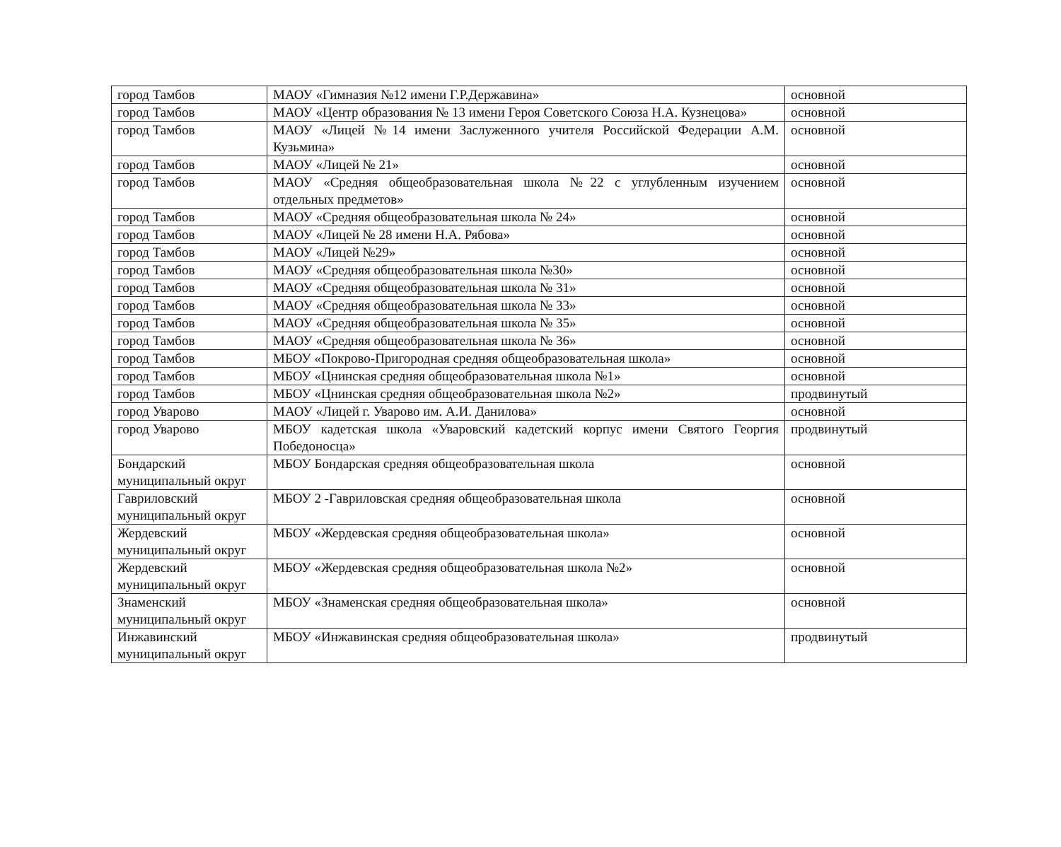| город Тамбов | МАОУ «Гимназия №12 имени Г.Р.Державина» | основной |
| город Тамбов | МАОУ «Центр образования № 13 имени Героя Советского Союза Н.А. Кузнецова» | основной |
| город Тамбов | МАОУ «Лицей №14 имени Заслуженного учителя Российской Федерации А.М. Кузьмина» | основной |
| город Тамбов | МАОУ «Лицей № 21» | основной |
| город Тамбов | МАОУ «Средняя общеобразовательная школа №22 с углубленным изучением отдельных предметов» | основной |
| город Тамбов | МАОУ «Средняя общеобразовательная школа № 24» | основной |
| город Тамбов | МАОУ «Лицей № 28 имени Н.А. Рябова» | основной |
| город Тамбов | МАОУ «Лицей №29» | основной |
| город Тамбов | МАОУ «Средняя общеобразовательная школа №30» | основной |
| город Тамбов | МАОУ «Средняя общеобразовательная школа № 31» | основной |
| город Тамбов | МАОУ «Средняя общеобразовательная школа № 33» | основной |
| город Тамбов | МАОУ «Средняя общеобразовательная школа № 35» | основной |
| город Тамбов | МАОУ «Средняя общеобразовательная школа № 36» | основной |
| город Тамбов | МБОУ «Покрово-Пригородная средняя общеобразовательная школа» | основной |
| город Тамбов | МБОУ «Цнинская средняя общеобразовательная школа №1» | основной |
| город Тамбов | МБОУ «Цнинская средняя общеобразовательная школа №2» | продвинутый |
| город Уварово | МАОУ «Лицей г. Уварово им. А.И. Данилова» | основной |
| город Уварово | МБОУ кадетская школа «Уваровский кадетский корпус имени Святого Георгия Победоносца» | продвинутый |
| Бондарский муниципальный округ | МБОУ Бондарская средняя общеобразовательная школа | основной |
| Гавриловский муниципальный округ | МБОУ 2 -Гавриловская средняя общеобразовательная школа | основной |
| Жердевский муниципальный округ | МБОУ «Жердевская средняя общеобразовательная школа» | основной |
| Жердевский муниципальный округ | МБОУ «Жердевская средняя общеобразовательная школа №2» | основной |
| Знаменский муниципальный округ | МБОУ «Знаменская средняя общеобразовательная школа» | основной |
| Инжавинский муниципальный округ | МБОУ «Инжавинская средняя общеобразовательная школа» | продвинутый |